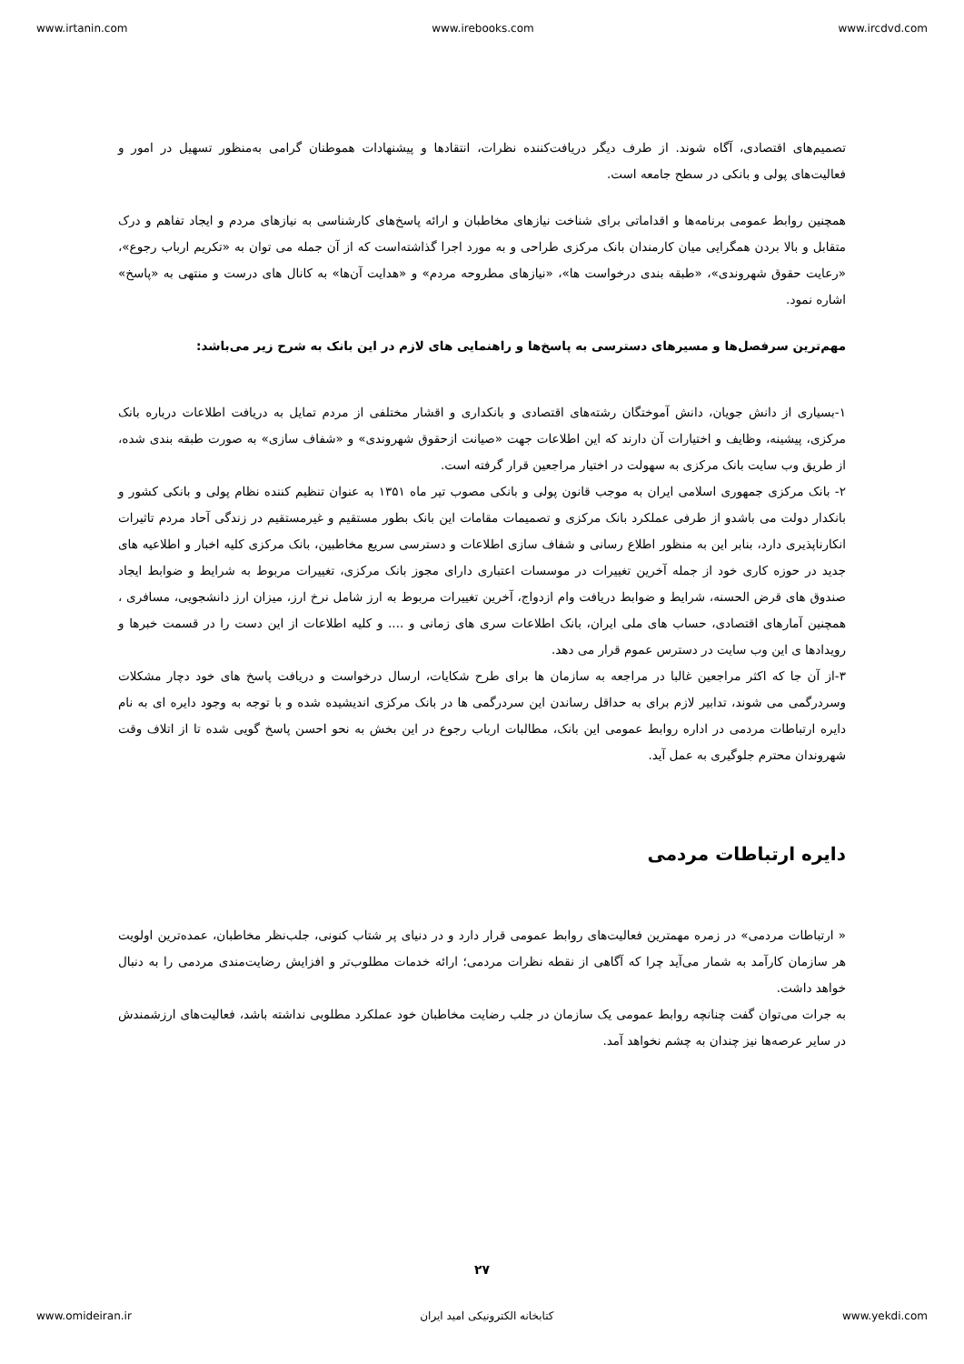www.irtanin.com www.irebooks.com www.ircdvd.com
تصمیم‌های اقتصادی، آگاه شوند. از طرف دیگر دریافت‌کننده نظرات، انتقادها و پیشنهادات هموطنان گرامی به‌منظور تسهیل در امور و فعالیت‌های پولی و بانکی در سطح جامعه است.
همچنین روابط عمومی برنامه‌ها و اقداماتی برای شناخت نیازهای مخاطبان و ارائه پاسخ‌های کارشناسی به نیازهای مردم و ایجاد تفاهم و درک متقابل و بالا بردن همگرایی میان کارمندان بانک مرکزی طراحی و به مورد اجرا گذاشته‌است که از آن جمله می توان به «تکریم ارباب رجوع»، «رعایت حقوق شهروندی»، «طبقه بندی درخواست ها»، «نیازهای مطروحه مردم» و «هدایت آن‌ها» به کانال های درست و منتهی به «پاسخ» اشاره نمود.
مهم‌ترین سرفصل‌ها و مسیرهای دسترسی به پاسخ‌ها و راهنمایی های لازم در این بانک به شرح زیر می‌باشد:
۱-بسیاری از دانش جویان، دانش آموختگان رشته‌های اقتصادی و بانکداری و اقشار مختلفی از مردم تمایل به دریافت اطلاعات درباره بانک مرکزی، پیشینه، وظایف و اختیارات آن دارند که این اطلاعات جهت «صیانت ازحقوق شهروندی» و «شفاف سازی» به صورت طبقه بندی شده، از طریق وب سایت بانک مرکزی به سهولت در اختیار مراجعین قرار گرفته است.
۲- بانک مرکزی جمهوری اسلامی ایران به موجب قانون پولی و بانکی مصوب تیر ماه ۱۳۵۱ به عنوان تنظیم کننده نظام پولی و بانکی کشور و بانکدار دولت می باشدو از طرفی عملکرد بانک مرکزی و تصمیمات مقامات این بانک بطور مستقیم و غیرمستقیم در زندگی آحاد مردم تاثیرات انکارناپذیری دارد، بنابر این به منظور اطلاع رسانی و شفاف سازی اطلاعات و دسترسی سریع مخاطبین، بانک مرکزی کلیه اخبار و اطلاعیه های جدید در حوزه کاری خود از جمله آخرین تغییرات در موسسات اعتباری دارای مجوز بانک مرکزی، تغییرات مربوط به شرایط و ضوابط ایجاد صندوق های قرض الحسنه، شرایط و ضوابط دریافت وام ازدواج، آخرین تغییرات مربوط به ارز شامل نرخ ارز، میزان ارز دانشجویی، مسافری ، همچنین آمارهای اقتصادی، حساب های ملی ایران، بانک اطلاعات سری های زمانی و .... و کلیه اطلاعات از این دست را در قسمت خبرها و رویدادها ی این وب سایت در دسترس عموم قرار می دهد.
۳-از آن جا که اکثر مراجعین غالبا در مراجعه به سازمان ها برای طرح شکایات، ارسال درخواست و دریافت پاسخ های خود دچار مشکلات وسردرگمی می شوند، تدابیر لازم برای به حداقل رساندن این سردرگمی ها در بانک مرکزی اندیشیده شده و با توجه به وجود دایره ای به نام دایره ارتباطات مردمی در اداره روابط عمومی این بانک، مطالبات ارباب رجوع در این بخش به نحو احسن پاسخ گویی شده تا از اتلاف وقت شهروندان محترم جلوگیری به عمل آید.
دایره ارتباطات مردمی
« ارتباطات مردمی» در زمره مهمترین فعالیت‌های روابط عمومی قرار دارد و در دنیای پر شتاب کنونی، جلب‌نظر مخاطبان، عمده‌ترین اولویت هر سازمان کارآمد به شمار می‌آید چرا که آگاهی از نقطه نظرات مردمی؛ ارائه خدمات مطلوب‌تر و افزایش رضایت‌مندی مردمی را به دنبال خواهد داشت.
به جرات می‌توان گفت چنانچه روابط عمومی یک سازمان در جلب رضایت مخاطبان خود عملکرد مطلوبی نداشته باشد، فعالیت‌های ارزشمندش در سایر عرصه‌ها نیز چندان به چشم نخواهد آمد.
۲۷
www.omideiran.ir کتابخانه الکترونیکی امید ایران www.yekdi.com